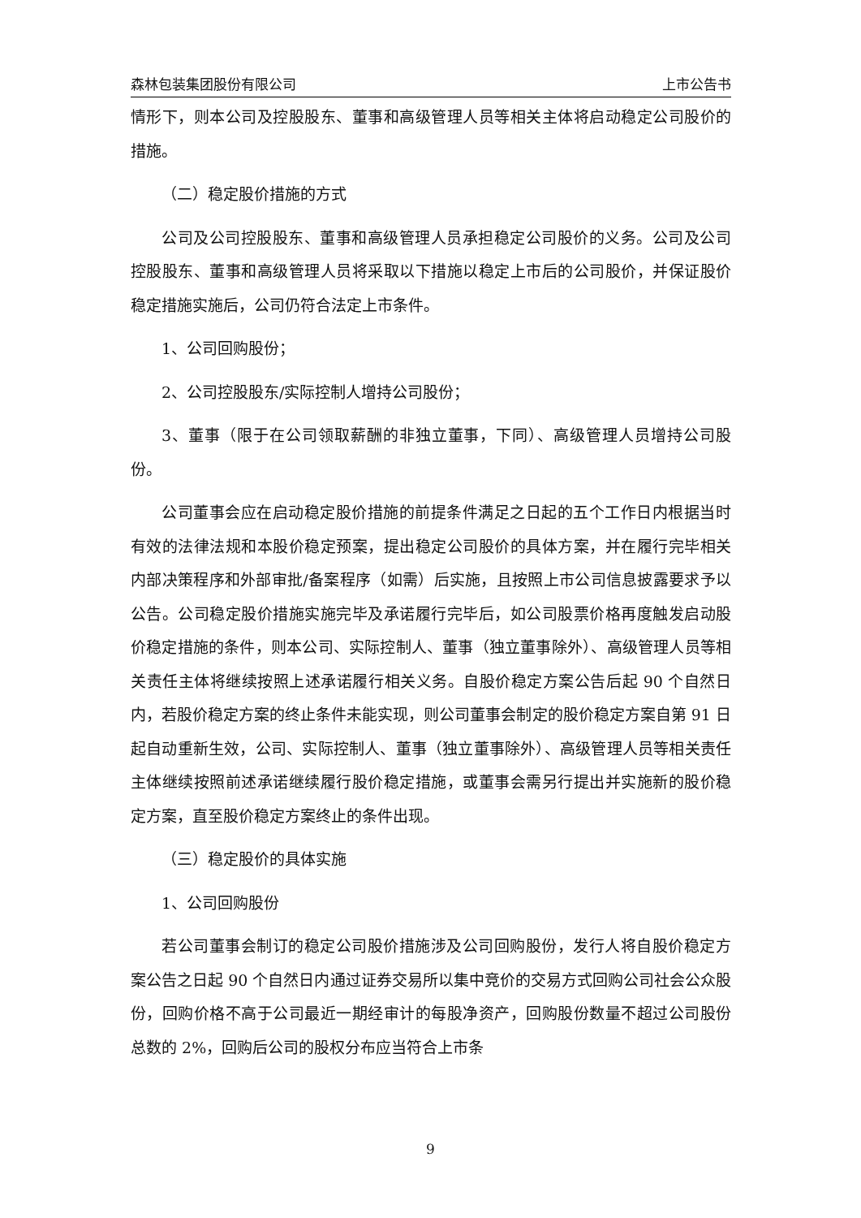森林包装集团股份有限公司 上市公告书
情形下，则本公司及控股股东、董事和高级管理人员等相关主体将启动稳定公司股价的措施。
（二）稳定股价措施的方式
公司及公司控股股东、董事和高级管理人员承担稳定公司股价的义务。公司及公司控股股东、董事和高级管理人员将采取以下措施以稳定上市后的公司股价，并保证股价稳定措施实施后，公司仍符合法定上市条件。
1、公司回购股份；
2、公司控股股东/实际控制人增持公司股份；
3、董事（限于在公司领取薪酬的非独立董事，下同）、高级管理人员增持公司股份。
公司董事会应在启动稳定股价措施的前提条件满足之日起的五个工作日内根据当时有效的法律法规和本股价稳定预案，提出稳定公司股价的具体方案，并在履行完毕相关内部决策程序和外部审批/备案程序（如需）后实施，且按照上市公司信息披露要求予以公告。公司稳定股价措施实施完毕及承诺履行完毕后，如公司股票价格再度触发启动股价稳定措施的条件，则本公司、实际控制人、董事（独立董事除外）、高级管理人员等相关责任主体将继续按照上述承诺履行相关义务。自股价稳定方案公告后起 90 个自然日内，若股价稳定方案的终止条件未能实现，则公司董事会制定的股价稳定方案自第 91 日起自动重新生效，公司、实际控制人、董事（独立董事除外）、高级管理人员等相关责任主体继续按照前述承诺继续履行股价稳定措施，或董事会需另行提出并实施新的股价稳定方案，直至股价稳定方案终止的条件出现。
（三）稳定股价的具体实施
1、公司回购股份
若公司董事会制订的稳定公司股价措施涉及公司回购股份，发行人将自股价稳定方案公告之日起 90 个自然日内通过证券交易所以集中竞价的交易方式回购公司社会公众股份，回购价格不高于公司最近一期经审计的每股净资产，回购股份数量不超过公司股份总数的 2%，回购后公司的股权分布应当符合上市条
9